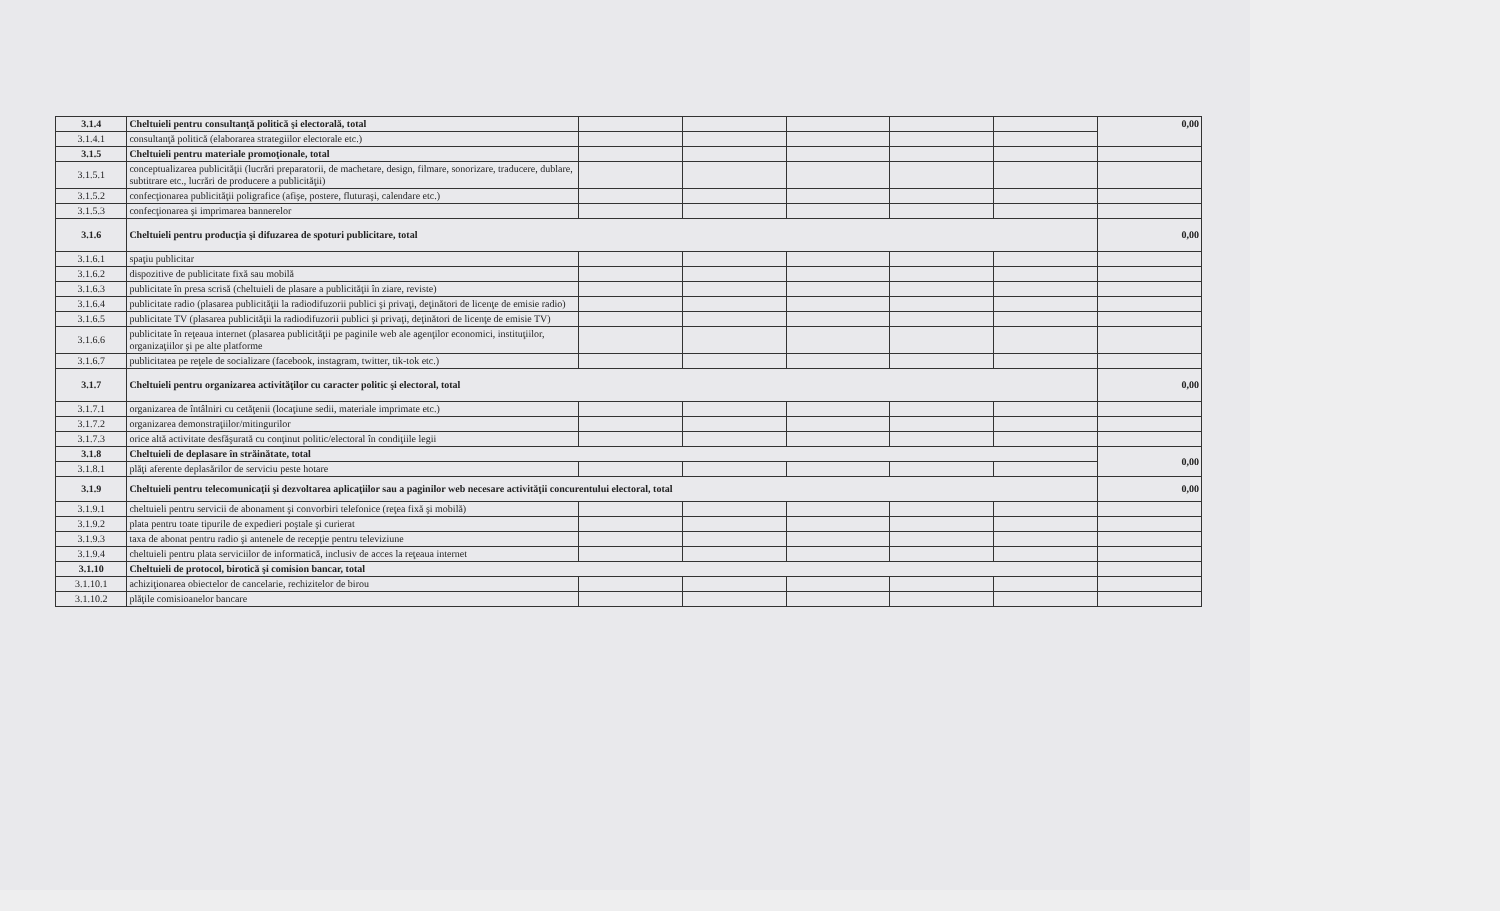| 3.1.4 | Cheltuieli pentru consultanţă politică şi electorală, total | | | | | | 0,00 |
| 3.1.4.1 | consultanţă politică (elaborarea strategiilor electorale etc.) | | | | | | |
| 3.1.5 | Cheltuieli pentru materiale promoţionale, total | | | | | | |
| 3.1.5.1 | conceptualizarea publicităţii (lucrări preparatorii, de machetare, design, filmare, sonorizare, traducere, dublare, subtitrare etc., lucrări de producere a publicităţii) | | | | | | |
| 3.1.5.2 | confecţionarea publicităţii poligrafice (afişe, postere, fluturaşi, calendare etc.) | | | | | | |
| 3.1.5.3 | confecţionarea şi imprimarea bannerelor | | | | | | |
| 3.1.6 | Cheltuieli pentru producţia şi difuzarea de spoturi publicitare, total | | | | | | 0,00 |
| 3.1.6.1 | spaţiu publicitar | | | | | | |
| 3.1.6.2 | dispozitive de publicitate fixă sau mobilă | | | | | | |
| 3.1.6.3 | publicitate în presa scrisă (cheltuieli de plasare a publicităţii în ziare, reviste) | | | | | | |
| 3.1.6.4 | publicitate radio (plasarea publicităţii la radiodifuzorii publici şi privaţi, deţinători de licenţe de emisie radio) | | | | | | |
| 3.1.6.5 | publicitate TV (plasarea publicităţii la radiodifuzorii publici şi privaţi, deţinători de licenţe de emisie TV) | | | | | | |
| 3.1.6.6 | publicitate în reţeaua internet (plasarea publicităţii pe paginile web ale agenţilor economici, instituţiilor, organizaţiilor şi pe alte platforme | | | | | | |
| 3.1.6.7 | publicitatea pe reţele de socializare (facebook, instagram, twitter, tik-tok etc.) | | | | | | |
| 3.1.7 | Cheltuieli pentru organizarea activităţilor cu caracter politic şi electoral, total | | | | | | 0,00 |
| 3.1.7.1 | organizarea de întâlniri cu cetăţenii (locaţiune sedii, materiale imprimate etc.) | | | | | | |
| 3.1.7.2 | organizarea demonstraţiilor/mitingurilor | | | | | | |
| 3.1.7.3 | orice altă activitate desfăşurată cu conţinut politic/electoral în condiţiile legii | | | | | | |
| 3.1.8 | Cheltuieli de deplasare în străinătate, total | | | | | | 0,00 |
| 3.1.8.1 | plăţi aferente deplasărilor de serviciu peste hotare | | | | | | |
| 3.1.9 | Cheltuieli pentru telecomunicaţii şi dezvoltarea aplicaţiilor sau a paginilor web necesare activităţii concurentului electoral, total | | | | | | 0,00 |
| 3.1.9.1 | cheltuieli pentru servicii de abonament şi convorbiri telefonice (reţea fixă şi mobilă) | | | | | | |
| 3.1.9.2 | plata pentru toate tipurile de expedieri poştale şi curierat | | | | | | |
| 3.1.9.3 | taxa de abonat pentru radio şi antenele de recepţie pentru televiziune | | | | | | |
| 3.1.9.4 | cheltuieli pentru plata serviciilor de informatică, inclusiv de acces la reţeaua internet | | | | | | |
| 3.1.10 | Cheltuieli de protocol, birotică şi comision bancar, total | | | | | | |
| 3.1.10.1 | achiziţionarea obiectelor de cancelarie, rechizitelor de birou | | | | | | |
| 3.1.10.2 | plăţile comisioanelor bancare | | | | | | |